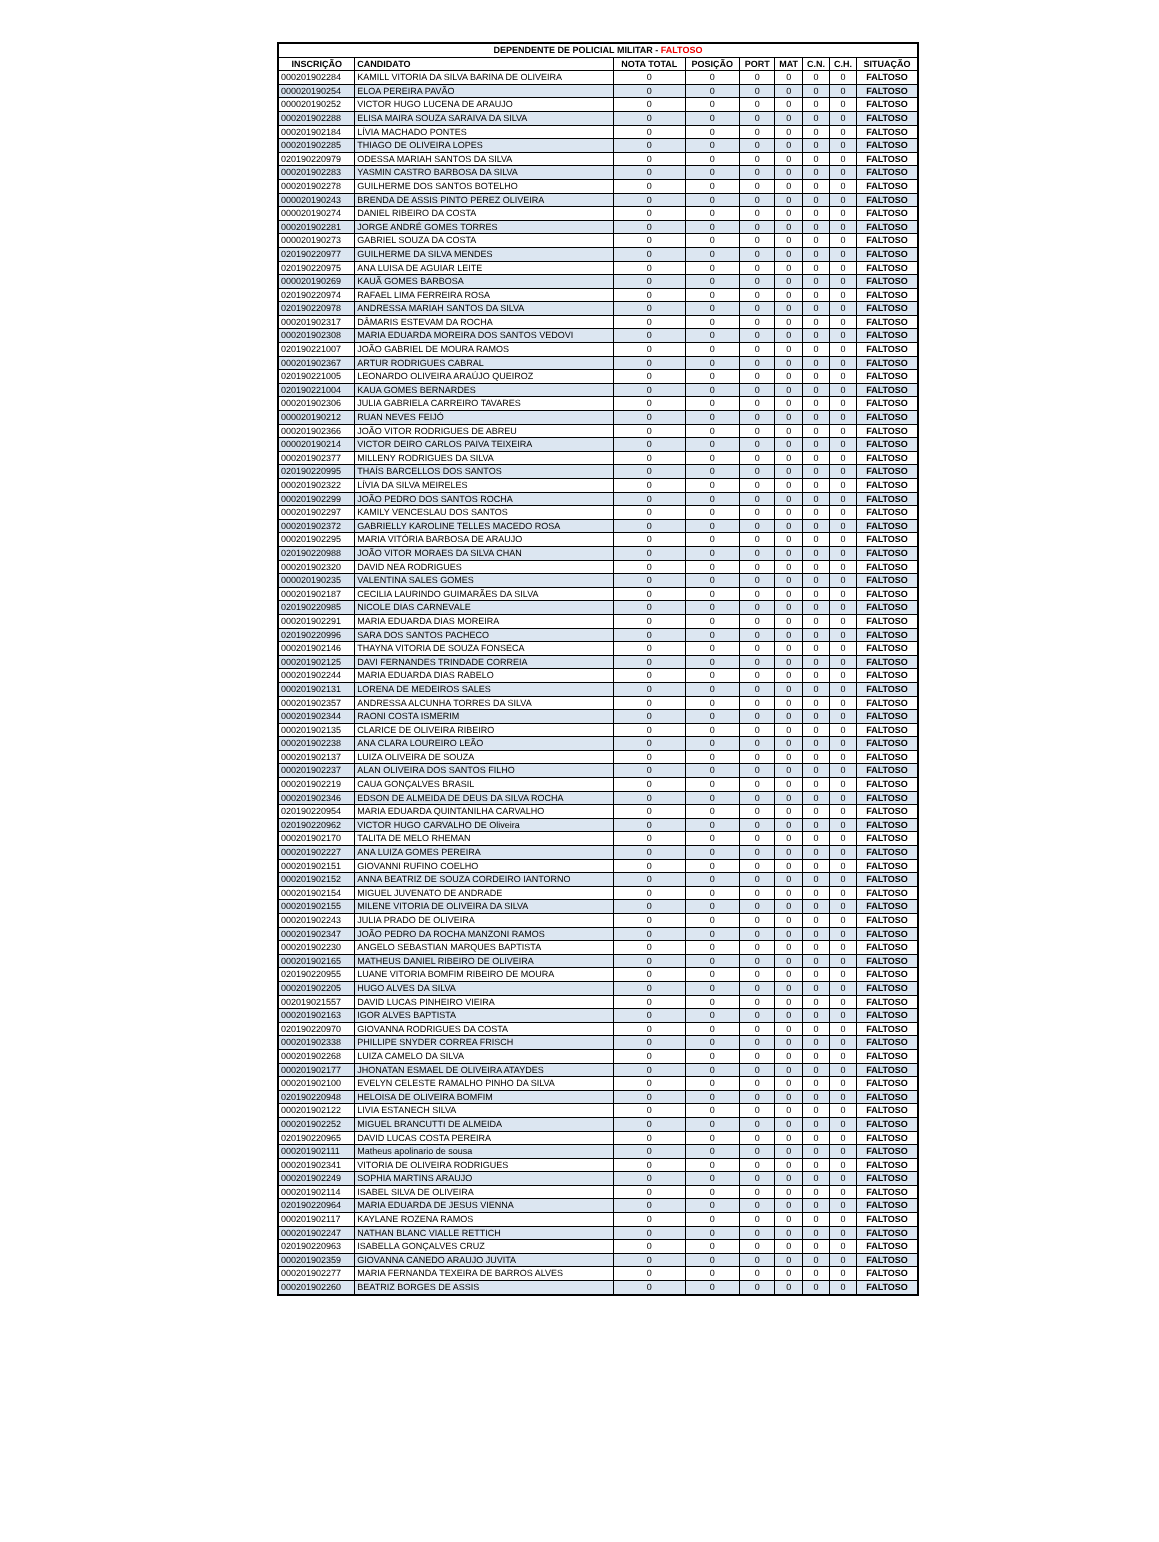| DEPENDENTE DE POLICIAL MILITAR - FALTOSO | | | | | | | | |
| --- | --- | --- | --- | --- | --- | --- | --- | --- |
| INSCRIÇÃO | CANDIDATO | NOTA TOTAL | POSIÇÃO | PORT | MAT | C.N. | C.H. | SITUAÇÃO |
| 000201902284 | KAMILL VITORIA DA SILVA BARINA DE OLIVEIRA | 0 | 0 | 0 | 0 | 0 | 0 | FALTOSO |
| 000020190254 | ELOA PEREIRA PAVÃO | 0 | 0 | 0 | 0 | 0 | 0 | FALTOSO |
| 000020190252 | VICTOR HUGO LUCENA DE ARAUJO | 0 | 0 | 0 | 0 | 0 | 0 | FALTOSO |
| 000201902288 | ELISA MAIRA SOUZA SARAIVA DA SILVA | 0 | 0 | 0 | 0 | 0 | 0 | FALTOSO |
| 000201902184 | LÍVIA MACHADO PONTES | 0 | 0 | 0 | 0 | 0 | 0 | FALTOSO |
| 000201902285 | THIAGO DE OLIVEIRA LOPES | 0 | 0 | 0 | 0 | 0 | 0 | FALTOSO |
| 020190220979 | ODESSA MARIAH SANTOS DA SILVA | 0 | 0 | 0 | 0 | 0 | 0 | FALTOSO |
| 000201902283 | YASMIN CASTRO BARBOSA DA SILVA | 0 | 0 | 0 | 0 | 0 | 0 | FALTOSO |
| 000201902278 | GUILHERME DOS SANTOS BOTELHO | 0 | 0 | 0 | 0 | 0 | 0 | FALTOSO |
| 000020190243 | BRENDA DE ASSIS PINTO PEREZ OLIVEIRA | 0 | 0 | 0 | 0 | 0 | 0 | FALTOSO |
| 000020190274 | DANIEL RIBEIRO DA COSTA | 0 | 0 | 0 | 0 | 0 | 0 | FALTOSO |
| 000201902281 | JORGE ANDRÉ GOMES TORRES | 0 | 0 | 0 | 0 | 0 | 0 | FALTOSO |
| 000020190273 | GABRIEL SOUZA DA COSTA | 0 | 0 | 0 | 0 | 0 | 0 | FALTOSO |
| 020190220977 | GUILHERME DA SILVA MENDES | 0 | 0 | 0 | 0 | 0 | 0 | FALTOSO |
| 020190220975 | ANA LUISA DE AGUIAR LEITE | 0 | 0 | 0 | 0 | 0 | 0 | FALTOSO |
| 000020190269 | KAUÃ GOMES BARBOSA | 0 | 0 | 0 | 0 | 0 | 0 | FALTOSO |
| 020190220974 | RAFAEL LIMA FERREIRA ROSA | 0 | 0 | 0 | 0 | 0 | 0 | FALTOSO |
| 020190220978 | ANDRESSA MARIAH SANTOS DA SILVA | 0 | 0 | 0 | 0 | 0 | 0 | FALTOSO |
| 000201902317 | DÂMARIS ESTEVAM DA ROCHA | 0 | 0 | 0 | 0 | 0 | 0 | FALTOSO |
| 000201902308 | MARIA EDUARDA MOREIRA DOS SANTOS VEDOVI | 0 | 0 | 0 | 0 | 0 | 0 | FALTOSO |
| 020190221007 | JOÃO GABRIEL DE MOURA RAMOS | 0 | 0 | 0 | 0 | 0 | 0 | FALTOSO |
| 000201902367 | ARTUR RODRIGUES CABRAL | 0 | 0 | 0 | 0 | 0 | 0 | FALTOSO |
| 020190221005 | LEONARDO OLIVEIRA ARAÚJO QUEIROZ | 0 | 0 | 0 | 0 | 0 | 0 | FALTOSO |
| 020190221004 | KAUA GOMES BERNARDES | 0 | 0 | 0 | 0 | 0 | 0 | FALTOSO |
| 000201902306 | JULIA GABRIELA CARREIRO TAVARES | 0 | 0 | 0 | 0 | 0 | 0 | FALTOSO |
| 000020190212 | RUAN NEVES FEIJÓ | 0 | 0 | 0 | 0 | 0 | 0 | FALTOSO |
| 000201902366 | JOÃO VITOR RODRIGUES DE ABREU | 0 | 0 | 0 | 0 | 0 | 0 | FALTOSO |
| 000020190214 | VICTOR DEIRO CARLOS PAIVA TEIXEIRA | 0 | 0 | 0 | 0 | 0 | 0 | FALTOSO |
| 000201902377 | MILLENY RODRIGUES DA SILVA | 0 | 0 | 0 | 0 | 0 | 0 | FALTOSO |
| 020190220995 | THAÍS BARCELLOS DOS SANTOS | 0 | 0 | 0 | 0 | 0 | 0 | FALTOSO |
| 000201902322 | LÍVIA DA SILVA MEIRELES | 0 | 0 | 0 | 0 | 0 | 0 | FALTOSO |
| 000201902299 | JOÃO PEDRO DOS SANTOS ROCHA | 0 | 0 | 0 | 0 | 0 | 0 | FALTOSO |
| 000201902297 | KAMILY VENCESLAU DOS SANTOS | 0 | 0 | 0 | 0 | 0 | 0 | FALTOSO |
| 000201902372 | GABRIELLY KAROLINE TELLES MACEDO ROSA | 0 | 0 | 0 | 0 | 0 | 0 | FALTOSO |
| 000201902295 | MARIA VITÓRIA BARBOSA DE ARAUJO | 0 | 0 | 0 | 0 | 0 | 0 | FALTOSO |
| 020190220988 | JOÃO VITOR MORAES DA SILVA CHAN | 0 | 0 | 0 | 0 | 0 | 0 | FALTOSO |
| 000201902320 | DAVID NEA RODRIGUES | 0 | 0 | 0 | 0 | 0 | 0 | FALTOSO |
| 000020190235 | VALENTINA SALES GOMES | 0 | 0 | 0 | 0 | 0 | 0 | FALTOSO |
| 000201902187 | CECILIA LAURINDO GUIMARÃES DA SILVA | 0 | 0 | 0 | 0 | 0 | 0 | FALTOSO |
| 020190220985 | NICOLE DIAS CARNEVALE | 0 | 0 | 0 | 0 | 0 | 0 | FALTOSO |
| 000201902291 | MARIA EDUARDA DIAS MOREIRA | 0 | 0 | 0 | 0 | 0 | 0 | FALTOSO |
| 020190220996 | SARA DOS SANTOS PACHECO | 0 | 0 | 0 | 0 | 0 | 0 | FALTOSO |
| 000201902146 | THAYNA VITORIA DE SOUZA FONSECA | 0 | 0 | 0 | 0 | 0 | 0 | FALTOSO |
| 000201902125 | DAVI FERNANDES TRINDADE CORREIA | 0 | 0 | 0 | 0 | 0 | 0 | FALTOSO |
| 000201902244 | MARIA EDUARDA DIAS RABELO | 0 | 0 | 0 | 0 | 0 | 0 | FALTOSO |
| 000201902131 | LORENA DE MEDEIROS SALES | 0 | 0 | 0 | 0 | 0 | 0 | FALTOSO |
| 000201902357 | ANDRESSA ALCUNHA TORRES DA SILVA | 0 | 0 | 0 | 0 | 0 | 0 | FALTOSO |
| 000201902344 | RAONI COSTA ISMERIM | 0 | 0 | 0 | 0 | 0 | 0 | FALTOSO |
| 000201902135 | CLARICE DE OLIVEIRA RIBEIRO | 0 | 0 | 0 | 0 | 0 | 0 | FALTOSO |
| 000201902238 | ANA CLARA LOUREIRO LEÃO | 0 | 0 | 0 | 0 | 0 | 0 | FALTOSO |
| 000201902137 | LUIZA OLIVEIRA DE SOUZA | 0 | 0 | 0 | 0 | 0 | 0 | FALTOSO |
| 000201902237 | ALAN OLIVEIRA DOS SANTOS FILHO | 0 | 0 | 0 | 0 | 0 | 0 | FALTOSO |
| 000201902219 | CAUA GONÇALVES BRASIL | 0 | 0 | 0 | 0 | 0 | 0 | FALTOSO |
| 000201902346 | EDSON DE ALMEIDA DE DEUS DA SILVA ROCHA | 0 | 0 | 0 | 0 | 0 | 0 | FALTOSO |
| 020190220954 | MARIA EDUARDA QUINTANILHA CARVALHO | 0 | 0 | 0 | 0 | 0 | 0 | FALTOSO |
| 020190220962 | VICTOR HUGO CARVALHO DE Oliveira | 0 | 0 | 0 | 0 | 0 | 0 | FALTOSO |
| 000201902170 | TALITA DE MELO RHEMAN | 0 | 0 | 0 | 0 | 0 | 0 | FALTOSO |
| 000201902227 | ANA LUIZA GOMES PEREIRA | 0 | 0 | 0 | 0 | 0 | 0 | FALTOSO |
| 000201902151 | GIOVANNI RUFINO COELHO | 0 | 0 | 0 | 0 | 0 | 0 | FALTOSO |
| 000201902152 | ANNA BEATRIZ DE SOUZA CORDEIRO IANTORNO | 0 | 0 | 0 | 0 | 0 | 0 | FALTOSO |
| 000201902154 | MIGUEL JUVENATO DE ANDRADE | 0 | 0 | 0 | 0 | 0 | 0 | FALTOSO |
| 000201902155 | MILENE VITORIA DE OLIVEIRA DA SILVA | 0 | 0 | 0 | 0 | 0 | 0 | FALTOSO |
| 000201902243 | JULIA PRADO DE OLIVEIRA | 0 | 0 | 0 | 0 | 0 | 0 | FALTOSO |
| 000201902347 | JOÃO PEDRO DA ROCHA MANZONI RAMOS | 0 | 0 | 0 | 0 | 0 | 0 | FALTOSO |
| 000201902230 | ANGELO SEBASTIAN MARQUES BAPTISTA | 0 | 0 | 0 | 0 | 0 | 0 | FALTOSO |
| 000201902165 | MATHEUS DANIEL RIBEIRO DE OLIVEIRA | 0 | 0 | 0 | 0 | 0 | 0 | FALTOSO |
| 020190220955 | LUANE VITORIA BOMFIM RIBEIRO DE MOURA | 0 | 0 | 0 | 0 | 0 | 0 | FALTOSO |
| 000201902205 | HUGO ALVES DA SILVA | 0 | 0 | 0 | 0 | 0 | 0 | FALTOSO |
| 002019021557 | DAVID LUCAS PINHEIRO VIEIRA | 0 | 0 | 0 | 0 | 0 | 0 | FALTOSO |
| 000201902163 | IGOR ALVES BAPTISTA | 0 | 0 | 0 | 0 | 0 | 0 | FALTOSO |
| 020190220970 | GIOVANNA RODRIGUES DA COSTA | 0 | 0 | 0 | 0 | 0 | 0 | FALTOSO |
| 000201902338 | PHILLIPE SNYDER CORREA FRISCH | 0 | 0 | 0 | 0 | 0 | 0 | FALTOSO |
| 000201902268 | LUIZA CAMELO DA SILVA | 0 | 0 | 0 | 0 | 0 | 0 | FALTOSO |
| 000201902177 | JHONATAN ESMAEL DE OLIVEIRA ATAYDES | 0 | 0 | 0 | 0 | 0 | 0 | FALTOSO |
| 000201902100 | EVELYN CELESTE RAMALHO PINHO DA SILVA | 0 | 0 | 0 | 0 | 0 | 0 | FALTOSO |
| 020190220948 | HELOISA DE OLIVEIRA BOMFIM | 0 | 0 | 0 | 0 | 0 | 0 | FALTOSO |
| 000201902122 | LIVIA ESTANECH SILVA | 0 | 0 | 0 | 0 | 0 | 0 | FALTOSO |
| 000201902252 | MIGUEL BRANCUTTI DE ALMEIDA | 0 | 0 | 0 | 0 | 0 | 0 | FALTOSO |
| 020190220965 | DAVID LUCAS COSTA PEREIRA | 0 | 0 | 0 | 0 | 0 | 0 | FALTOSO |
| 000201902111 | Matheus apolinario de sousa | 0 | 0 | 0 | 0 | 0 | 0 | FALTOSO |
| 000201902341 | VITORIA DE OLIVEIRA RODRIGUES | 0 | 0 | 0 | 0 | 0 | 0 | FALTOSO |
| 000201902249 | SOPHIA MARTINS ARAUJO | 0 | 0 | 0 | 0 | 0 | 0 | FALTOSO |
| 000201902114 | ISABEL SILVA DE OLIVEIRA | 0 | 0 | 0 | 0 | 0 | 0 | FALTOSO |
| 020190220964 | MARIA EDUARDA DE JESUS VIENNA | 0 | 0 | 0 | 0 | 0 | 0 | FALTOSO |
| 000201902117 | KAYLANE ROZENA RAMOS | 0 | 0 | 0 | 0 | 0 | 0 | FALTOSO |
| 000201902247 | NATHAN BLANC VIALLE RETTICH | 0 | 0 | 0 | 0 | 0 | 0 | FALTOSO |
| 020190220963 | ISABELLA GONÇALVES CRUZ | 0 | 0 | 0 | 0 | 0 | 0 | FALTOSO |
| 000201902359 | GIOVANNA CANEDO ARAUJO JUVITA | 0 | 0 | 0 | 0 | 0 | 0 | FALTOSO |
| 000201902277 | MARIA FERNANDA TEXEIRA DE BARROS ALVES | 0 | 0 | 0 | 0 | 0 | 0 | FALTOSO |
| 000201902260 | BEATRIZ BORGES DE ASSIS | 0 | 0 | 0 | 0 | 0 | 0 | FALTOSO |